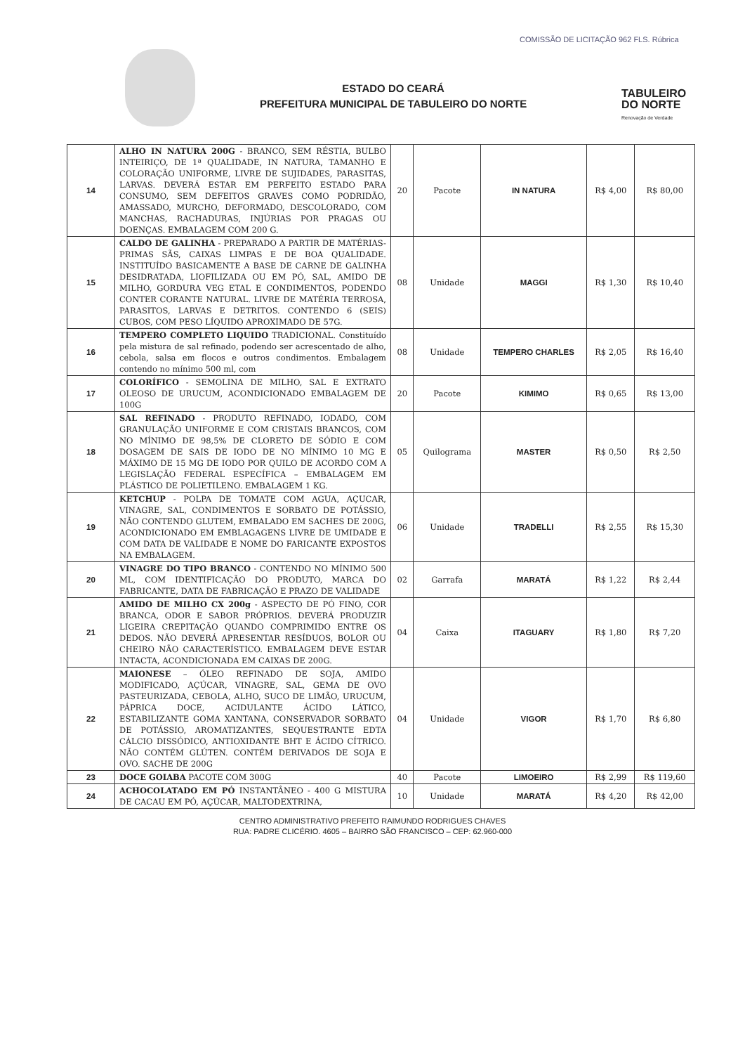ESTADO DO CEARÁ
PREFEITURA MUNICIPAL DE TABULEIRO DO NORTE
COMISSÃO DE LICITAÇÃO 962 FLS. Rúbrica
TABULEIRO
DO NORTE
Renovação de Verdade
| 14 | ALHO IN NATURA 200G - BRANCO, SEM RÉSTIA, BULBO INTEIRIÇO, DE 1ª QUALIDADE, IN NATURA, TAMANHO E COLORAÇÃO UNIFORME, LIVRE DE SUJIDADES, PARASITAS, LARVAS. DEVERÁ ESTAR EM PERFEITO ESTADO PARA CONSUMO, SEM DEFEITOS GRAVES COMO PODRIDÃO, AMASSADO, MURCHO, DEFORMADO, DESCOLORADO, COM MANCHAS, RACHADURAS, INJÚRIAS POR PRAGAS OU DOENÇAS. EMBALAGEM COM 200 G. | 20 | Pacote | IN NATURA | R$ 4,00 | R$ 80,00 |
| 15 | CALDO DE GALINHA - PREPARADO A PARTIR DE MATÉRIAS-PRIMAS SÃS, CAIXAS LIMPAS E DE BOA QUALIDADE. INSTITUÍDO BASICAMENTE A BASE DE CARNE DE GALINHA DESIDRATADA, LIOFILIZADA OU EM PÓ, SAL, AMIDO DE MILHO, GORDURA VEG ETAL E CONDIMENTOS, PODENDO CONTER CORANTE NATURAL. LIVRE DE MATÉRIA TERROSA, PARASITOS, LARVAS E DETRITOS. CONTENDO 6 (SEIS) CUBOS, COM PESO LÍQUIDO APROXIMADO DE 57G. | 08 | Unidade | MAGGI | R$ 1,30 | R$ 10,40 |
| 16 | TEMPERO COMPLETO LIQUIDO TRADICIONAL. Constituído pela mistura de sal refinado, podendo ser acrescentado de alho, cebola, salsa em flocos e outros condimentos. Embalagem contendo no mínimo 500 ml, com | 08 | Unidade | TEMPERO CHARLES | R$ 2,05 | R$ 16,40 |
| 17 | COLORÍFICO - SEMOLINA DE MILHO, SAL E EXTRATO OLEOSO DE URUCUM, ACONDICIONADO EMBALAGEM DE 100G | 20 | Pacote | KIMIMO | R$ 0,65 | R$ 13,00 |
| 18 | SAL REFINADO - PRODUTO REFINADO, IODADO, COM GRANULAÇÃO UNIFORME E COM CRISTAIS BRANCOS, COM NO MÍNIMO DE 98,5% DE CLORETO DE SÓDIO E COM DOSAGEM DE SAIS DE IODO DE NO MÍNIMO 10 MG E MÁXIMO DE 15 MG DE IODO POR QUILO DE ACORDO COM A LEGISLAÇÃO FEDERAL ESPECÍFICA – EMBALAGEM EM PLÁSTICO DE POLIETILENO. EMBALAGEM 1 KG. | 05 | Quilograma | MASTER | R$ 0,50 | R$ 2,50 |
| 19 | KETCHUP - POLPA DE TOMATE COM AGUA, AÇUCAR, VINAGRE, SAL, CONDIMENTOS E SORBATO DE POTÁSSIO, NÃO CONTENDO GLUTEM, EMBALADO EM SACHES DE 200G, ACONDICIONADO EM EMBLAGAGENS LIVRE DE UMIDADE E COM DATA DE VALIDADE E NOME DO FARICANTE EXPOSTOS NA EMBALAGEM. | 06 | Unidade | TRADELLI | R$ 2,55 | R$ 15,30 |
| 20 | VINAGRE DO TIPO BRANCO - CONTENDO NO MÍNIMO 500 ML, COM IDENTIFICAÇÃO DO PRODUTO, MARCA DO FABRICANTE, DATA DE FABRICAÇÃO E PRAZO DE VALIDADE | 02 | Garrafa | MARATÁ | R$ 1,22 | R$ 2,44 |
| 21 | AMIDO DE MILHO CX 200g - ASPECTO DE PÓ FINO, COR BRANCA, ODOR E SABOR PRÓPRIOS. DEVERÁ PRODUZIR LIGEIRA CREPITAÇÃO QUANDO COMPRIMIDO ENTRE OS DEDOS. NÃO DEVERÁ APRESENTAR RESÍDUOS, BOLOR OU CHEIRO NÃO CARACTERÍSTICO. EMBALAGEM DEVE ESTAR INTACTA, ACONDICIONADA EM CAIXAS DE 200G. | 04 | Caixa | ITAGUARY | R$ 1,80 | R$ 7,20 |
| 22 | MAIONESE – ÓLEO REFINADO DE SOJA, AMIDO MODIFICADO, AÇÚCAR, VINAGRE, SAL, GEMA DE OVO PASTEURIZADA, CEBOLA, ALHO, SUCO DE LIMÃO, URUCUM, PÁPRICA DOCE, ACIDULANTE ÁCIDO LÁTICO, ESTABILIZANTE GOMA XANTANA, CONSERVADOR SORBATO DE POTÁSSIO, AROMATIZANTES, SEQUESTRANTE EDTA CÁLCIO DISSÓDICO, ANTIOXIDANTE BHT E ÁCIDO CÍTRICO. NÃO CONTÉM GLÚTEN. CONTÉM DERIVADOS DE SOJA E OVO. SACHE DE 200G | 04 | Unidade | VIGOR | R$ 1,70 | R$ 6,80 |
| 23 | DOCE GOIABA PACOTE COM 300G | 40 | Pacote | LIMOEIRO | R$ 2,99 | R$ 119,60 |
| 24 | ACHOCOLATADO EM PÓ INSTANTÂNEO - 400 G MISTURA DE CACAU EM PÓ, AÇÚCAR, MALTODEXTRINA, | 10 | Unidade | MARATÁ | R$ 4,20 | R$ 42,00 |
CENTRO ADMINISTRATIVO PREFEITO RAIMUNDO RODRIGUES CHAVES
RUA: PADRE CLICÉRIO. 4605 – BAIRRO SÃO FRANCISCO – CEP: 62.960-000